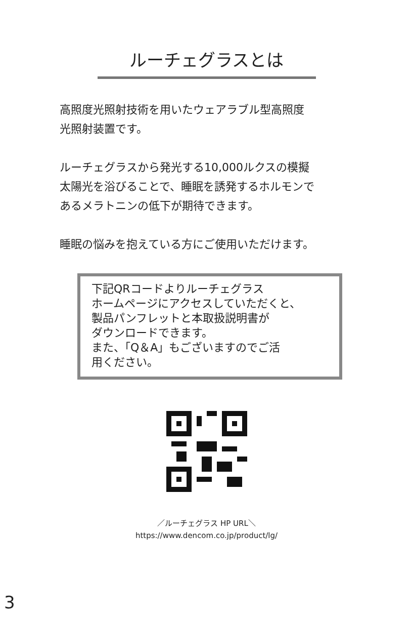ルーチェグラスとは
高照度光照射技術を用いたウェアラブル型高照度
光照射装置です。
ルーチェグラスから発光する10,000ルクスの模擬
太陽光を浴びることで、睡眠を誘発するホルモンで
あるメラトニンの低下が期待できます。
睡眠の悩みを抱えている方にご使用いただけます。
下記QRコードよりルーチェグラス
ホームページにアクセスしていただくと、
製品パンフレットと本取扱説明書が
ダウンロードできます。
また、「Q＆A」もございますのでご活
用ください。
／ルーチェグラス HP URL＼
https://www.dencom.co.jp/product/lg/
3